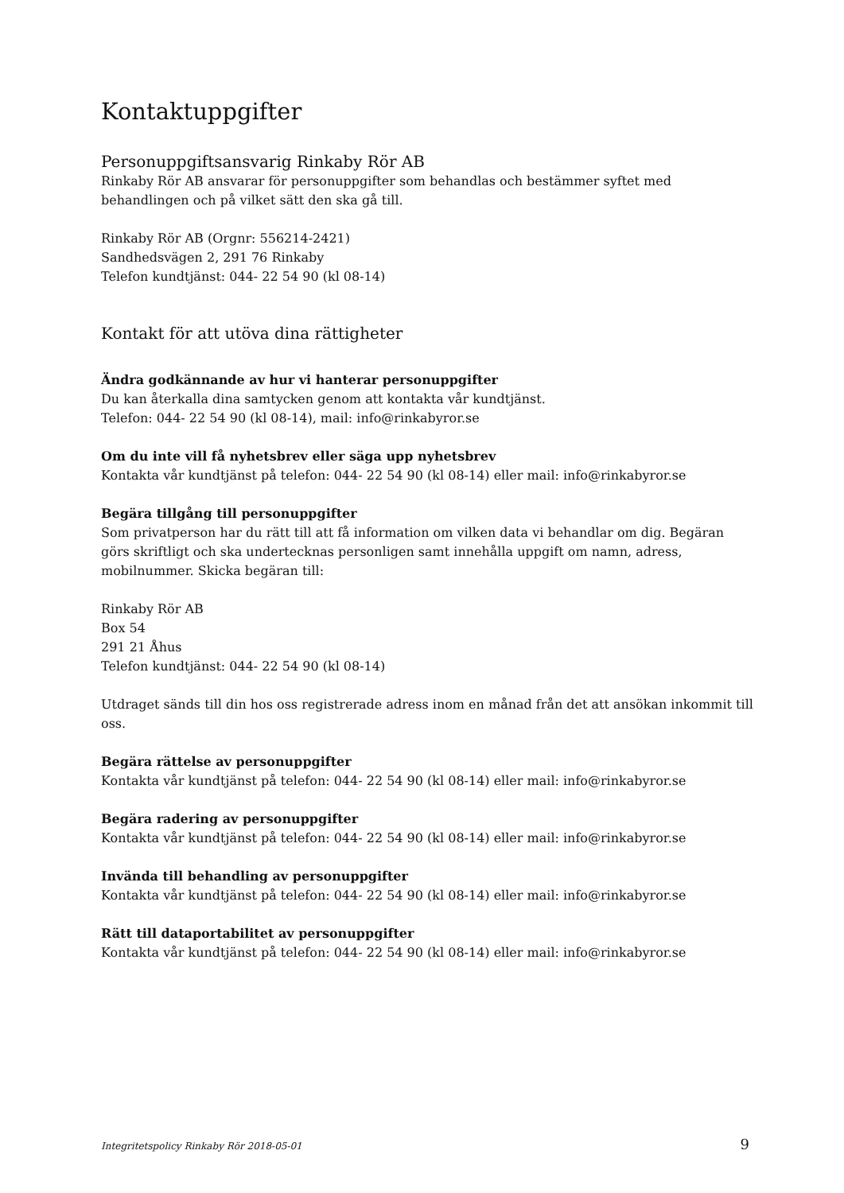Kontaktuppgifter
Personuppgiftsansvarig Rinkaby Rör AB
Rinkaby Rör AB ansvarar för personuppgifter som behandlas och bestämmer syftet med behandlingen och på vilket sätt den ska gå till.
Rinkaby Rör AB (Orgnr: 556214-2421)
Sandhedsvägen 2, 291 76 Rinkaby
Telefon kundtjänst: 044- 22 54 90 (kl 08-14)
Kontakt för att utöva dina rättigheter
Ändra godkännande av hur vi hanterar personuppgifter
Du kan återkalla dina samtycken genom att kontakta vår kundtjänst.
Telefon: 044- 22 54 90 (kl 08-14), mail: info@rinkabyror.se
Om du inte vill få nyhetsbrev eller säga upp nyhetsbrev
Kontakta vår kundtjänst på telefon: 044- 22 54 90 (kl 08-14) eller mail: info@rinkabyror.se
Begära tillgång till personuppgifter
Som privatperson har du rätt till att få information om vilken data vi behandlar om dig. Begäran görs skriftligt och ska undertecknas personligen samt innehålla uppgift om namn, adress, mobilnummer. Skicka begäran till:
Rinkaby Rör AB
Box 54
291 21 Åhus
Telefon kundtjänst: 044- 22 54 90 (kl 08-14)
Utdraget sänds till din hos oss registrerade adress inom en månad från det att ansökan inkommit till oss.
Begära rättelse av personuppgifter
Kontakta vår kundtjänst på telefon: 044- 22 54 90 (kl 08-14) eller mail: info@rinkabyror.se
Begära radering av personuppgifter
Kontakta vår kundtjänst på telefon: 044- 22 54 90 (kl 08-14) eller mail: info@rinkabyror.se
Invända till behandling av personuppgifter
Kontakta vår kundtjänst på telefon: 044- 22 54 90 (kl 08-14) eller mail: info@rinkabyror.se
Rätt till dataportabilitet av personuppgifter
Kontakta vår kundtjänst på telefon: 044- 22 54 90 (kl 08-14) eller mail: info@rinkabyror.se
Integritetspolicy Rinkaby Rör 2018-05-01 9